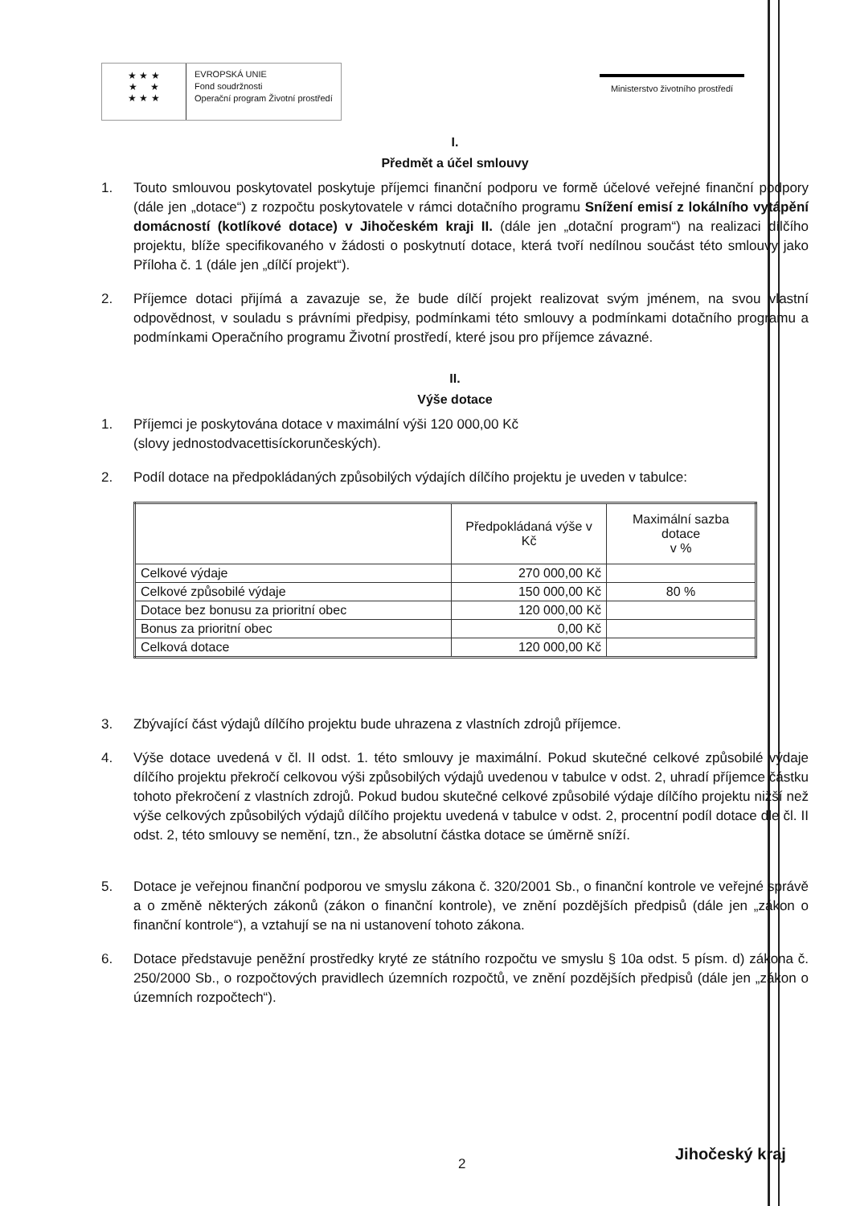★ ★ ★
★ ★
★ ★ ★
EVROPSKÁ UNIE
Fond soudržnosti
Operační program Životní prostředí
Ministerstvo životního prostředí
I.
Předmět a účel smlouvy
1. Touto smlouvou poskytovatel poskytuje příjemci finanční podporu ve formě účelové veřejné finanční podpory (dále jen „dotace“) z rozpočtu poskytovatele v rámci dotačního programu Snížení emisí z lokálního vytápění domácností (kotlíkové dotace) v Jihočeském kraji II. (dále jen „dotační program“) na realizaci dílčího projektu, blíže specifikovaného v žádosti o poskytnutí dotace, která tvoří nedílnou součást této smlouvy jako Příloha č. 1 (dále jen „dílčí projekt“).
2. Příjemce dotaci přijímá a zavazuje se, že bude dílčí projekt realizovat svým jménem, na svou vlastní odpovědnost, v souladu s právními předpisy, podmínkami této smlouvy a podmínkami dotačního programu a podmínkami Operačního programu Životní prostředí, které jsou pro příjemce závazné.
II.
Výše dotace
1. Příjemci je poskytována dotace v maximální výši 120 000,00 Kč
(slovy jednostodvacettisíckorunčeských).
2. Podíl dotace na předpokládaných způsobilých výdajích dílčího projektu je uveden v tabulce:
| | Předpokládaná výše v Kč | Maximální sazba dotace v % |
| Celkové výdaje | 270 000,00 Kč | |
| Celkové způsobilé výdaje | 150 000,00 Kč | 80 % |
| Dotace bez bonusu za prioritní obec | 120 000,00 Kč | |
| Bonus za prioritní obec | 0,00 Kč | |
| Celková dotace | 120 000,00 Kč | |
3. Zbývající část výdajů dílčího projektu bude uhrazena z vlastních zdrojů příjemce.
4. Výše dotace uvedená v čl. II odst. 1. této smlouvy je maximální. Pokud skutečné celkové způsobilé výdaje dílčího projektu překročí celkovou výši způsobilých výdajů uvedenou v tabulce v odst. 2, uhradí příjemce částku tohoto překročení z vlastních zdrojů. Pokud budou skutečné celkové způsobilé výdaje dílčího projektu nižší než výše celkových způsobilých výdajů dílčího projektu uvedená v tabulce v odst. 2, procentní podíl dotace dle čl. II odst. 2, této smlouvy se nemění, tzn., že absolutní částka dotace se úměrně sníží.
5. Dotace je veřejnou finanční podporou ve smyslu zákona č. 320/2001 Sb., o finanční kontrole ve veřejné správě a o změně některých zákonů (zákon o finanční kontrole), ve znění pozdějších předpisů (dále jen „zákon o finanční kontrole“), a vztahují se na ni ustanovení tohoto zákona.
6. Dotace představuje peněžní prostředky kryté ze státního rozpočtu ve smyslu § 10a odst. 5 písm. d) zákona č. 250/2000 Sb., o rozpočtových pravidlech územních rozpočtů, ve znění pozdějších předpisů (dále jen „zákon o územních rozpočtech“).
2
Jihočeský kraj